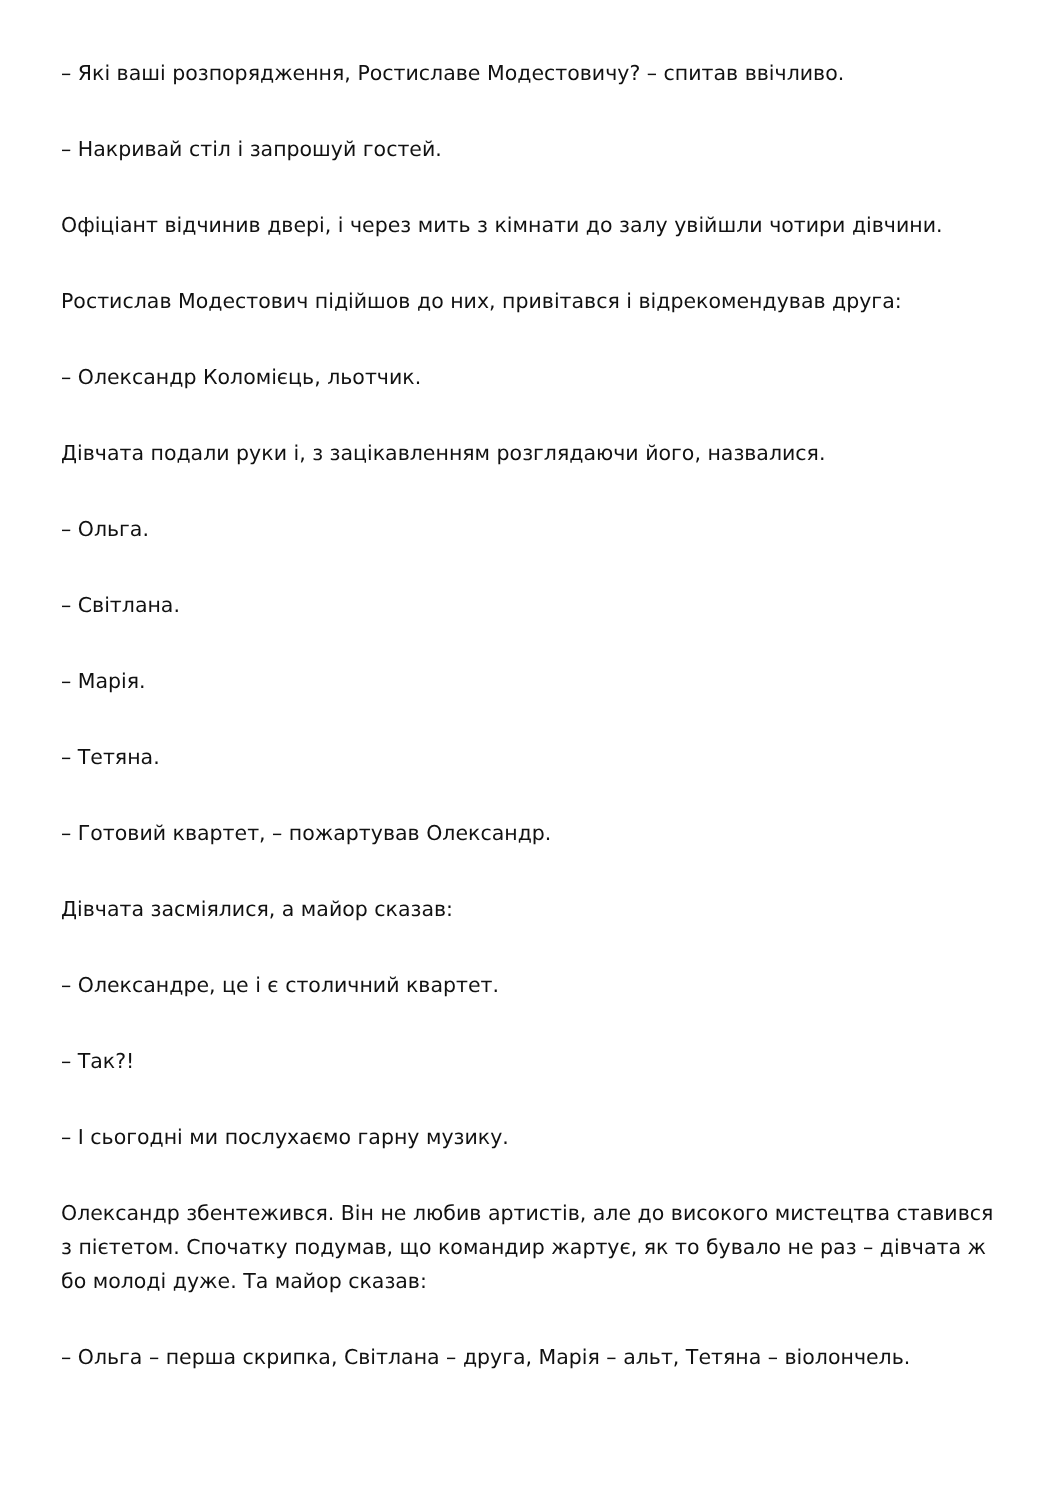– Які ваші розпорядження, Ростиславе Модестовичу? – спитав ввічливо.
– Накривай стіл і запрошуй гостей.
Офіціант відчинив двері, і через мить з кімнати до залу увійшли чотири дівчини.
Ростислав Модестович підійшов до них, привітався і відрекомендував друга:
– Олександр Коломієць, льотчик.
Дівчата подали руки і, з зацікавленням розглядаючи його, назвалися.
– Ольга.
– Світлана.
– Марія.
– Тетяна.
– Готовий квартет, – пожартував Олександр.
Дівчата засміялися, а майор сказав:
– Олександре, це і є столичний квартет.
– Так?!
– І сьогодні ми послухаємо гарну музику.
Олександр збентежився. Він не любив артистів, але до високого мистецтва ставився з пієтетом. Спочатку подумав, що командир жартує, як то бувало не раз – дівчата ж бо молоді дуже. Та майор сказав:
– Ольга – перша скрипка, Світлана – друга, Марія – альт, Тетяна – віолончель.